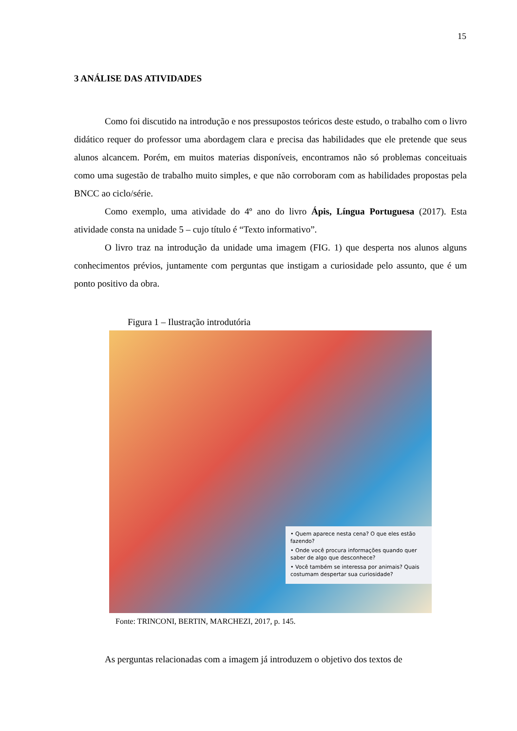15
3 ANÁLISE DAS ATIVIDADES
Como foi discutido na introdução e nos pressupostos teóricos deste estudo, o trabalho com o livro didático requer do professor uma abordagem clara e precisa das habilidades que ele pretende que seus alunos alcancem. Porém, em muitos materias disponíveis, encontramos não só problemas conceituais como uma sugestão de trabalho muito simples, e que não corroboram com as habilidades propostas pela BNCC ao ciclo/série.
Como exemplo, uma atividade do 4º ano do livro Ápis, Língua Portuguesa (2017). Esta atividade consta na unidade 5 – cujo título é “Texto informativo”.
O livro traz na introdução da unidade uma imagem (FIG. 1) que desperta nos alunos alguns conhecimentos prévios, juntamente com perguntas que instigam a curiosidade pelo assunto, que é um ponto positivo da obra.
Figura 1 – Ilustração introdutória
• Quem aparece nesta cena? O que eles estão fazendo?
• Onde você procura informações quando quer saber de algo que desconhece?
• Você também se interessa por animais? Quais costumam despertar sua curiosidade?
Fonte: TRINCONI, BERTIN, MARCHEZI, 2017, p. 145.
As perguntas relacionadas com a imagem já introduzem o objetivo dos textos de